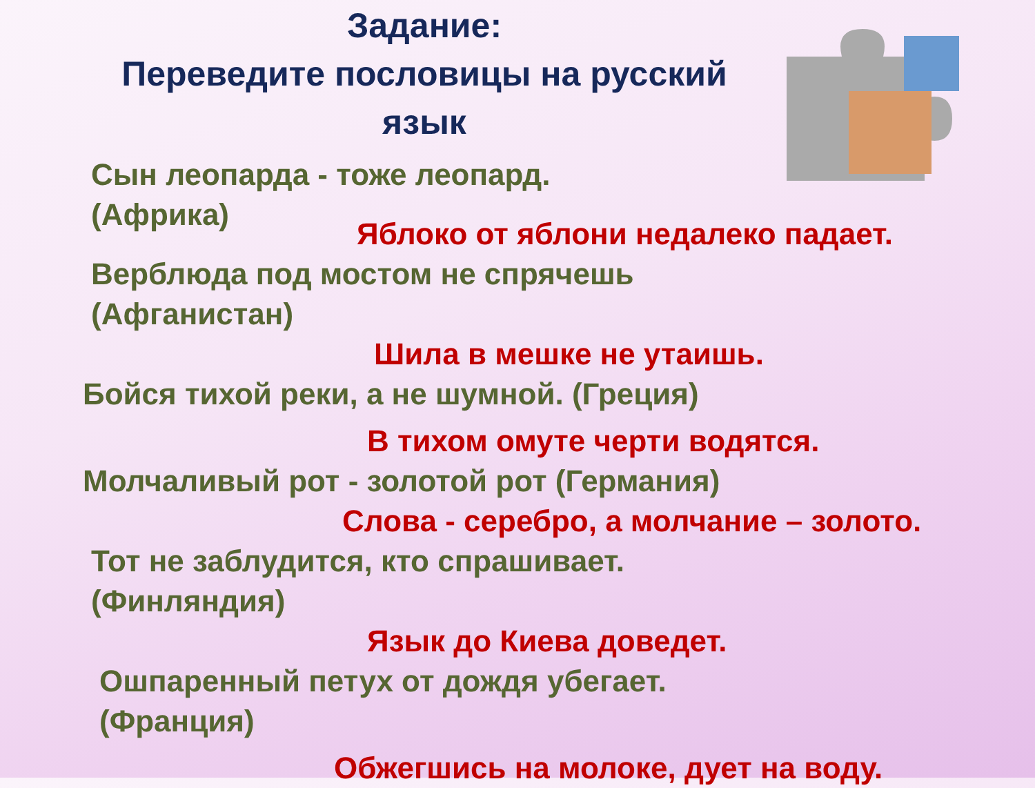Задание:
Переведите пословицы на русский
язык
Сын леопарда - тоже леопард.
(Африка)
Яблоко от яблони недалеко падает.
Верблюда под мостом не спрячешь
(Афганистан)
Шила в мешке не утаишь.
Бойся тихой реки, а не шумной. (Греция)
В тихом омуте черти водятся.
Молчаливый рот - золотой рот (Германия)
Слова - серебро, а молчание – золото.
Тот не заблудится, кто спрашивает.
(Финляндия)
Язык до Киева доведет.
Ошпаренный петух от дождя убегает.
(Франция)
Обжегшись на молоке, дует на воду.